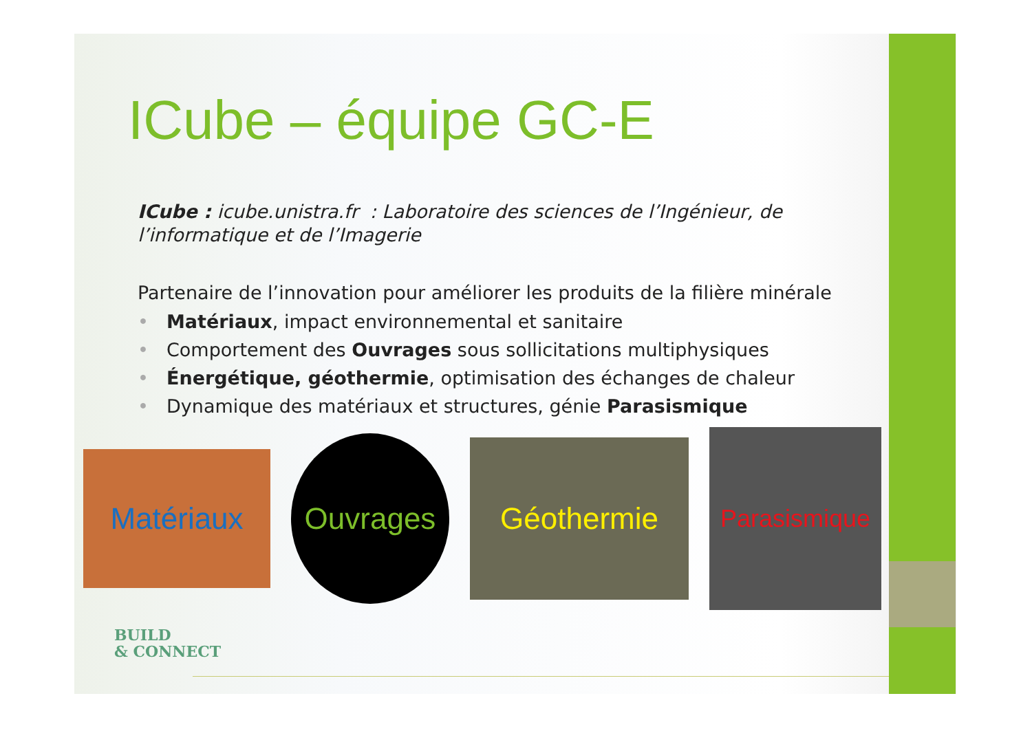ICube – équipe GC-E
ICube : icube.unistra.fr : Laboratoire des sciences de l’Ingénieur, de l’informatique et de l’Imagerie
Partenaire de l’innovation pour améliorer les produits de la filière minérale
• Matériaux, impact environnemental et sanitaire
• Comportement des Ouvrages sous sollicitations multiphysiques
• Énergétique, géothermie, optimisation des échanges de chaleur
• Dynamique des matériaux et structures, génie Parasismique
Matériaux
Ouvrages
Géothermie
Parasismique
BUILD
& CONNECT